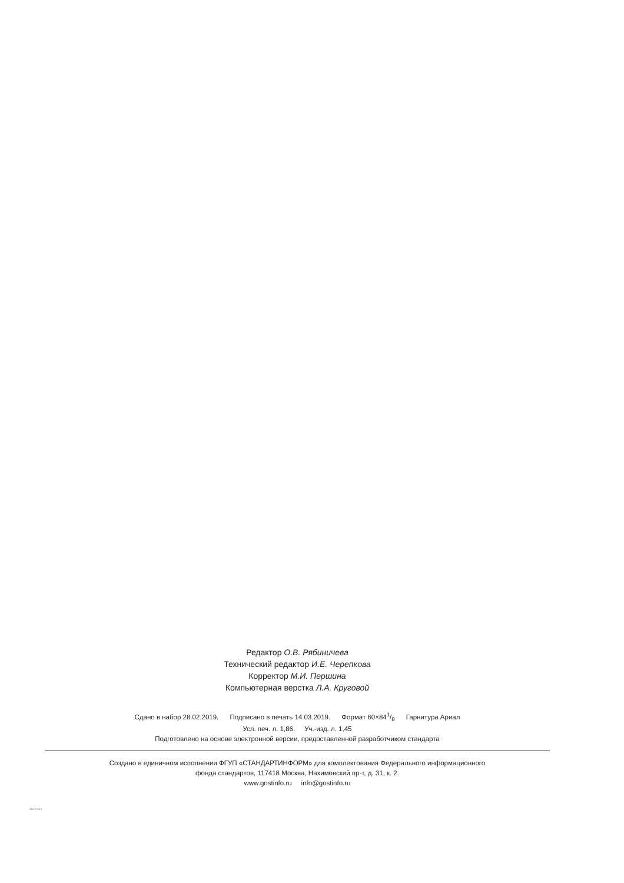Редактор О.В. Рябиничева
Технический редактор И.Е. Черепкова
Корректор М.И. Першина
Компьютерная верстка Л.А. Круговой
Сдано в набор 28.02.2019. Подписано в печать 14.03.2019. Формат 60×841/8 Гарнитура Ариал
Усл. печ. л. 1,86. Уч.-изд. л. 1,45
Подготовлено на основе электронной версии, предоставленной разработчиком стандарта
Создано в единичном исполнении ФГУП «СТАНДАРТИНФОРМ» для комплектования Федерального информационного
фонда стандартов, 117418 Москва, Нахимовский пр-т, д. 31, к. 2.
www.gostinfo.ru info@gostinfo.ru
32112-2013